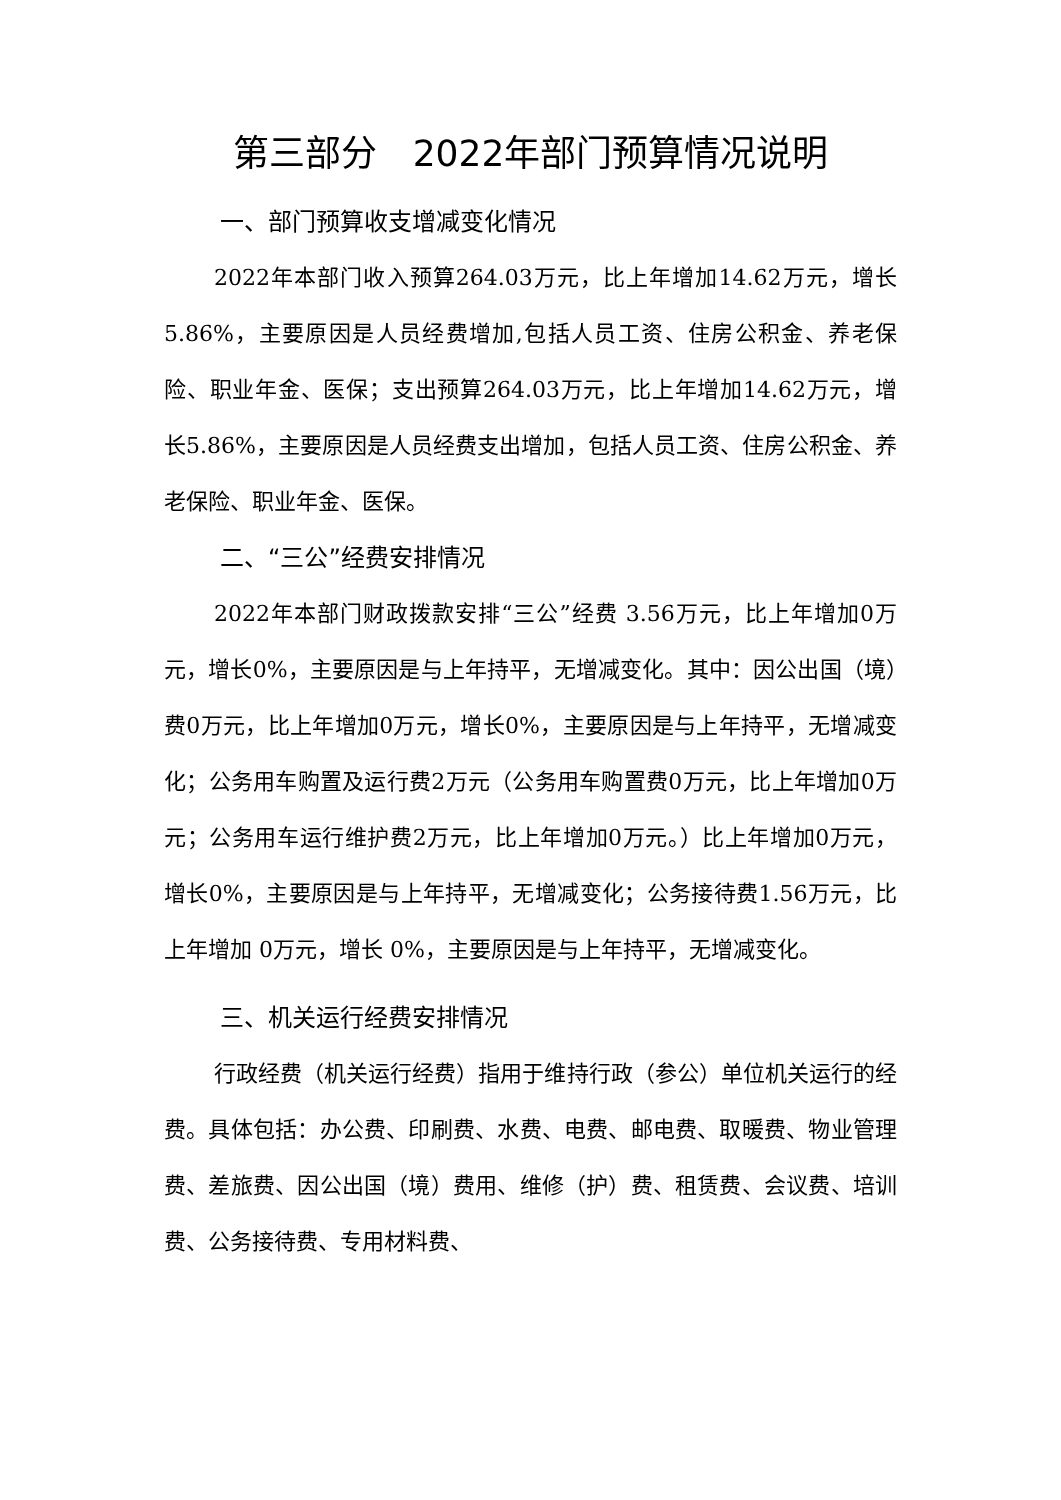第三部分　2022年部门预算情况说明
一、部门预算收支增减变化情况
2022年本部门收入预算264.03万元，比上年增加14.62万元，增长 5.86%，主要原因是人员经费增加,包括人员工资、住房公积金、养老保险、职业年金、医保；支出预算264.03万元，比上年增加14.62万元，增长5.86%，主要原因是人员经费支出增加，包括人员工资、住房公积金、养老保险、职业年金、医保。
二、“三公”经费安排情况
2022年本部门财政拨款安排“三公”经费 3.56万元，比上年增加0万元，增长0%，主要原因是与上年持平，无增减变化。其中：因公出国（境）费0万元，比上年增加0万元，增长0%，主要原因是与上年持平，无增减变化；公务用车购置及运行费2万元（公务用车购置费0万元，比上年增加0万元；公务用车运行维护费2万元，比上年增加0万元。）比上年增加0万元，增长0%，主要原因是与上年持平，无增减变化；公务接待费1.56万元，比上年增加 0万元，增长 0%，主要原因是与上年持平，无增减变化。
三、机关运行经费安排情况
行政经费（机关运行经费）指用于维持行政（参公）单位机关运行的经费。具体包括：办公费、印刷费、水费、电费、邮电费、取暖费、物业管理费、差旅费、因公出国（境）费用、维修（护）费、租赁费、会议费、培训费、公务接待费、专用材料费、